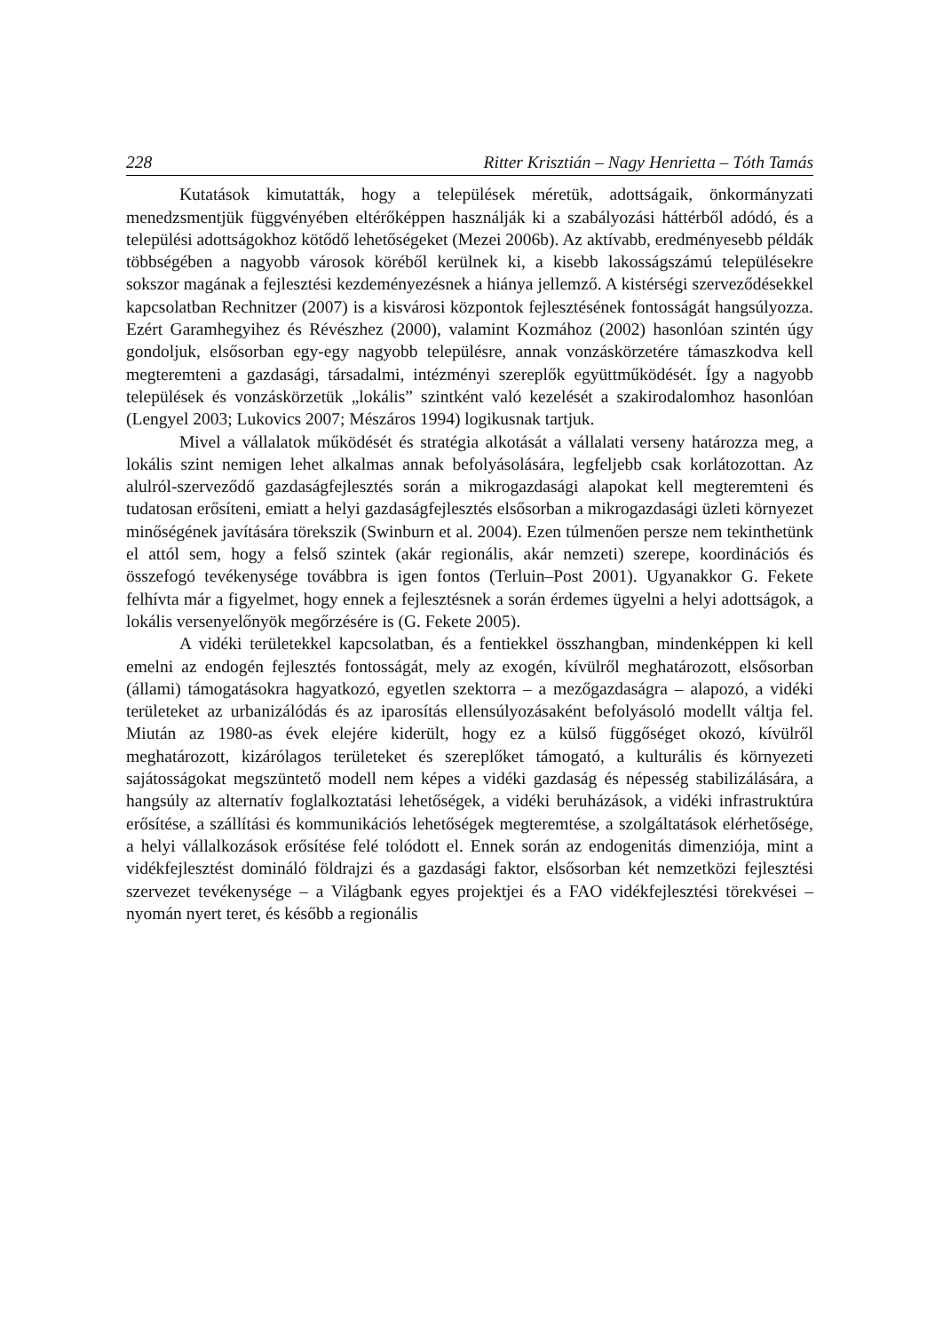228 Ritter Krisztián – Nagy Henrietta – Tóth Tamás
Kutatások kimutatták, hogy a települések méretük, adottságaik, önkormányzati menedzsmentjük függvényében eltérőképpen használják ki a szabályozási háttérből adódó, és a települési adottságokhoz kötődő lehetőségeket (Mezei 2006b). Az aktívabb, eredményesebb példák többségében a nagyobb városok köréből kerülnek ki, a kisebb lakosságszámú településekre sokszor magának a fejlesztési kezdeményezésnek a hiánya jellemző. A kistérségi szerveződésekkel kapcsolatban Rechnitzer (2007) is a kisvárosi központok fejlesztésének fontosságát hangsúlyozza. Ezért Garamhegyihez és Révészhez (2000), valamint Kozmához (2002) hasonlóan szintén úgy gondoljuk, elsősorban egy-egy nagyobb településre, annak vonzáskörzetére támaszkodva kell megteremteni a gazdasági, társadalmi, intézményi szereplők együttműködését. Így a nagyobb települések és vonzáskörzetük „lokális” szintként való kezelését a szakirodalomhoz hasonlóan (Lengyel 2003; Lukovics 2007; Mészáros 1994) logikusnak tartjuk.
Mivel a vállalatok működését és stratégia alkotását a vállalati verseny határozza meg, a lokális szint nemigen lehet alkalmas annak befolyásolására, legfeljebb csak korlátozottan. Az alulról-szerveződő gazdaságfejlesztés során a mikrogazdasági alapokat kell megteremteni és tudatosan erősíteni, emiatt a helyi gazdaságfejlesztés elsősorban a mikrogazdasági üzleti környezet minőségének javítására törekszik (Swinburn et al. 2004). Ezen túlmenően persze nem tekinthetünk el attól sem, hogy a felső szintek (akár regionális, akár nemzeti) szerepe, koordinációs és összefogó tevékenysége továbbra is igen fontos (Terluin–Post 2001). Ugyanakkor G. Fekete felhívta már a figyelmet, hogy ennek a fejlesztésnek a során érdemes ügyelni a helyi adottságok, a lokális versenyelőnyök megőrzésére is (G. Fekete 2005).
A vidéki területekkel kapcsolatban, és a fentiekkel összhangban, mindenképpen ki kell emelni az endogén fejlesztés fontosságát, mely az exogén, kívülről meghatározott, elsősorban (állami) támogatásokra hagyatkozó, egyetlen szektorra – a mezőgazdaságra – alapozó, a vidéki területeket az urbanizálódás és az iparosítás ellensúlyozásaként befolyásoló modellt váltja fel. Miután az 1980-as évek elejére kiderült, hogy ez a külső függőséget okozó, kívülről meghatározott, kizárólagos területeket és szereplőket támogató, a kulturális és környezeti sajátosságokat megszüntető modell nem képes a vidéki gazdaság és népesség stabilizálására, a hangsúly az alternatív foglalkoztatási lehetőségek, a vidéki beruházások, a vidéki infrastruktúra erősítése, a szállítási és kommunikációs lehetőségek megteremtése, a szolgáltatások elérhetősége, a helyi vállalkozások erősítése felé tolódott el. Ennek során az endogenitás dimenziója, mint a vidékfejlesztést domináló földrajzi és a gazdasági faktor, elsősorban két nemzetközi fejlesztési szervezet tevékenysége – a Világbank egyes projektjei és a FAO vidékfejlesztési törekvései – nyomán nyert teret, és később a regionális